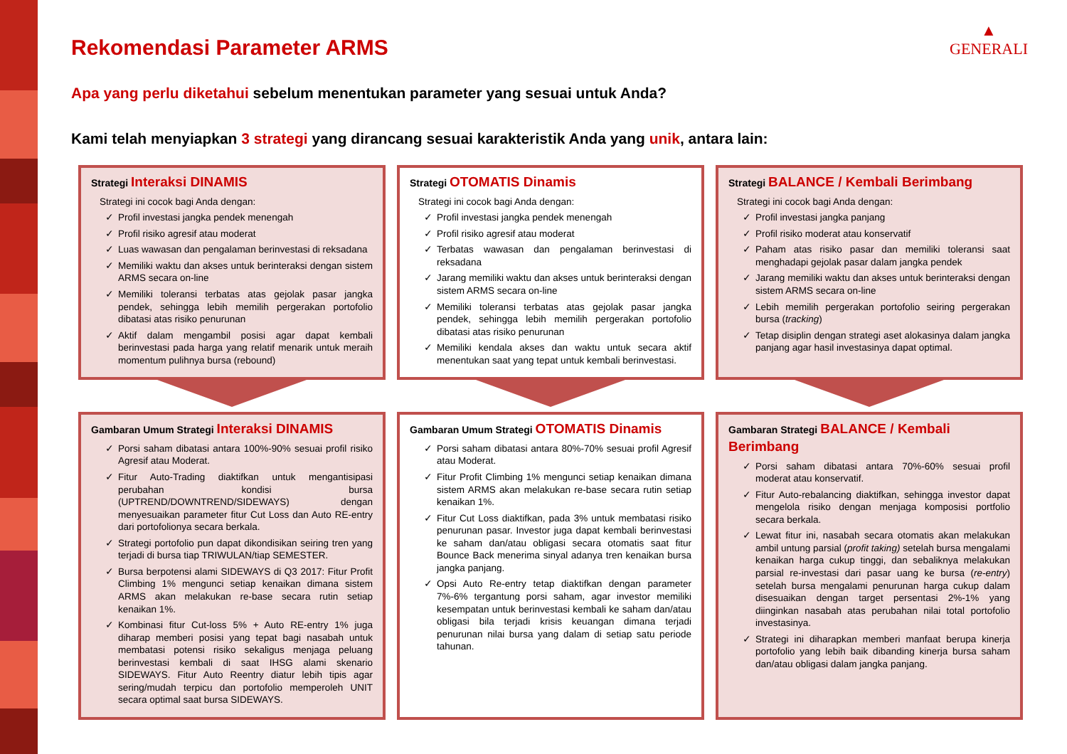▲
GENERALI
Rekomendasi Parameter ARMS
Apa yang perlu diketahui sebelum menentukan parameter yang sesuai untuk Anda?
Kami telah menyiapkan 3 strategi yang dirancang sesuai karakteristik Anda yang unik, antara lain:
Strategi Interaksi DINAMIS
Strategi ini cocok bagi Anda dengan:
✓ Profil investasi jangka pendek menengah
✓ Profil risiko agresif atau moderat
✓ Luas wawasan dan pengalaman berinvestasi di reksadana
✓ Memiliki waktu dan akses untuk berinteraksi dengan sistem ARMS secara on-line
✓ Memiliki toleransi terbatas atas gejolak pasar jangka pendek, sehingga lebih memilih pergerakan portofolio dibatasi atas risiko penurunan
✓ Aktif dalam mengambil posisi agar dapat kembali berinvestasi pada harga yang relatif menarik untuk meraih momentum pulihnya bursa (rebound)
Strategi OTOMATIS Dinamis
Strategi ini cocok bagi Anda dengan:
✓ Profil investasi jangka pendek menengah
✓ Profil risiko agresif atau moderat
✓ Terbatas wawasan dan pengalaman berinvestasi di reksadana
✓ Jarang memiliki waktu dan akses untuk berinteraksi dengan sistem ARMS secara on-line
✓ Memiliki toleransi terbatas atas gejolak pasar jangka pendek, sehingga lebih memilih pergerakan portofolio dibatasi atas risiko penurunan
✓ Memiliki kendala akses dan waktu untuk secara aktif menentukan saat yang tepat untuk kembali berinvestasi.
Strategi BALANCE / Kembali Berimbang
Strategi ini cocok bagi Anda dengan:
✓ Profil investasi jangka panjang
✓ Profil risiko moderat atau konservatif
✓ Paham atas risiko pasar dan memiliki toleransi saat menghadapi gejolak pasar dalam jangka pendek
✓ Jarang memiliki waktu dan akses untuk berinteraksi dengan sistem ARMS secara on-line
✓ Lebih memilih pergerakan portofolio seiring pergerakan bursa (tracking)
✓ Tetap disiplin dengan strategi aset alokasinya dalam jangka panjang agar hasil investasinya dapat optimal.
Gambaran Umum Strategi Interaksi DINAMIS
✓ Porsi saham dibatasi antara 100%-90% sesuai profil risiko Agresif atau Moderat.
✓ Fitur Auto-Trading diaktifkan untuk mengantisipasi perubahan kondisi bursa (UPTREND/DOWNTREND/SIDEWAYS) dengan menyesuaikan parameter fitur Cut Loss dan Auto RE-entry dari portofolionya secara berkala.
✓ Strategi portofolio pun dapat dikondisikan seiring tren yang terjadi di bursa tiap TRIWULAN/tiap SEMESTER.
✓ Bursa berpotensi alami SIDEWAYS di Q3 2017: Fitur Profit Climbing 1% mengunci setiap kenaikan dimana sistem ARMS akan melakukan re-base secara rutin setiap kenaikan 1%.
✓ Kombinasi fitur Cut-loss 5% + Auto RE-entry 1% juga diharap memberi posisi yang tepat bagi nasabah untuk membatasi potensi risiko sekaligus menjaga peluang berinvestasi kembali di saat IHSG alami skenario SIDEWAYS. Fitur Auto Reentry diatur lebih tipis agar sering/mudah terpicu dan portofolio memperoleh UNIT secara optimal saat bursa SIDEWAYS.
Gambaran Umum Strategi OTOMATIS Dinamis
✓ Porsi saham dibatasi antara 80%-70% sesuai profil Agresif atau Moderat.
✓ Fitur Profit Climbing 1% mengunci setiap kenaikan dimana sistem ARMS akan melakukan re-base secara rutin setiap kenaikan 1%.
✓ Fitur Cut Loss diaktifkan, pada 3% untuk membatasi risiko penurunan pasar. Investor juga dapat kembali berinvestasi ke saham dan/atau obligasi secara otomatis saat fitur Bounce Back menerima sinyal adanya tren kenaikan bursa jangka panjang.
✓ Opsi Auto Re-entry tetap diaktifkan dengan parameter 7%-6% tergantung porsi saham, agar investor memiliki kesempatan untuk berinvestasi kembali ke saham dan/atau obligasi bila terjadi krisis keuangan dimana terjadi penurunan nilai bursa yang dalam di setiap satu periode tahunan.
Gambaran Strategi BALANCE / Kembali Berimbang
✓ Porsi saham dibatasi antara 70%-60% sesuai profil moderat atau konservatif.
✓ Fitur Auto-rebalancing diaktifkan, sehingga investor dapat mengelola risiko dengan menjaga komposisi portfolio secara berkala.
✓ Lewat fitur ini, nasabah secara otomatis akan melakukan ambil untung parsial (profit taking) setelah bursa mengalami kenaikan harga cukup tinggi, dan sebaliknya melakukan parsial re-investasi dari pasar uang ke bursa (re-entry) setelah bursa mengalami penurunan harga cukup dalam disesuaikan dengan target persentasi 2%-1% yang diinginkan nasabah atas perubahan nilai total portofolio investasinya.
✓ Strategi ini diharapkan memberi manfaat berupa kinerja portofolio yang lebih baik dibanding kinerja bursa saham dan/atau obligasi dalam jangka panjang.